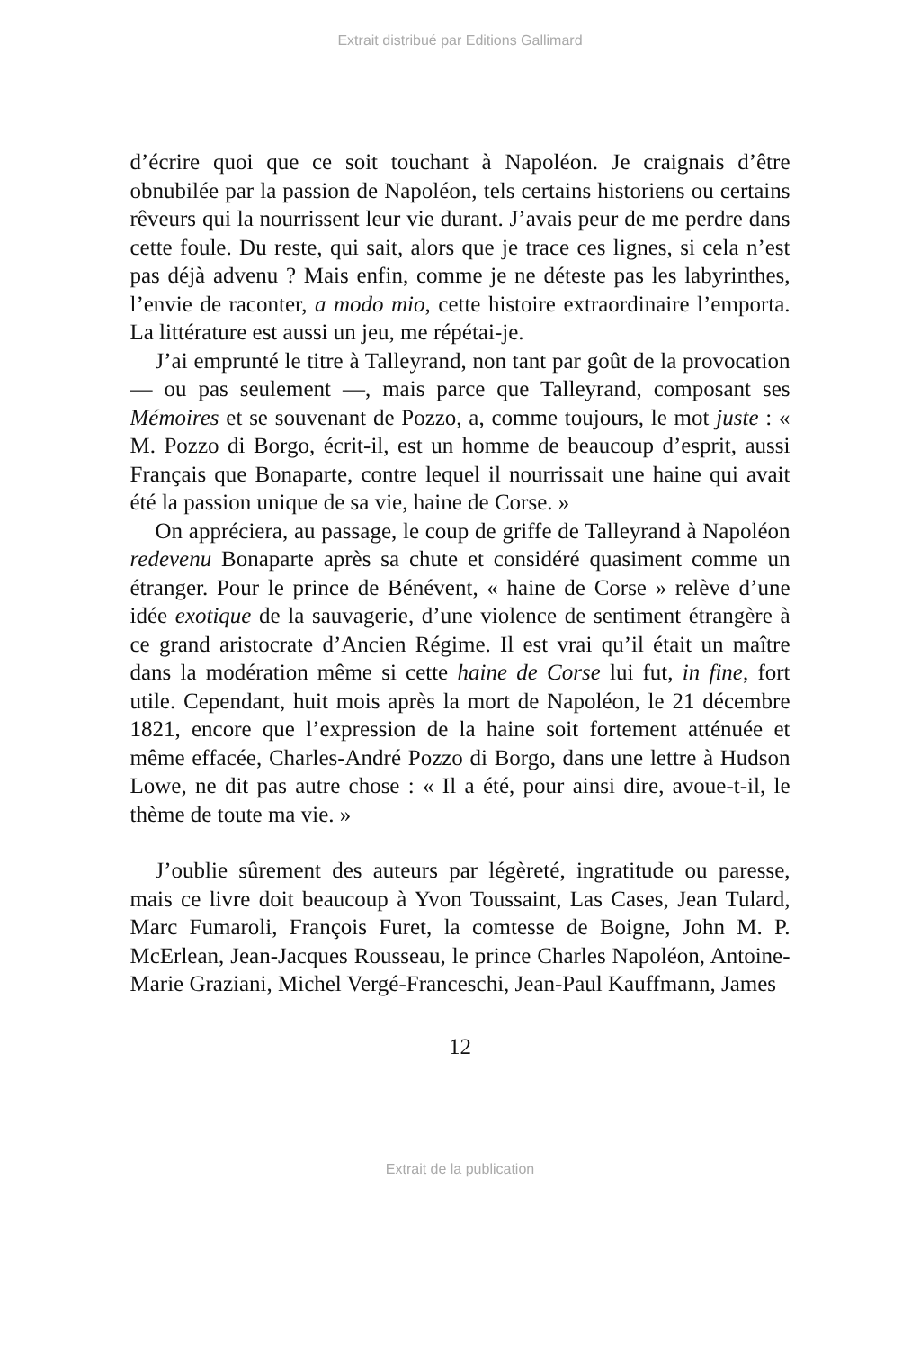Extrait distribué par Editions Gallimard
d’écrire quoi que ce soit touchant à Napoléon. Je craignais d’être obnubilée par la passion de Napoléon, tels certains historiens ou certains rêveurs qui la nourrissent leur vie durant. J’avais peur de me perdre dans cette foule. Du reste, qui sait, alors que je trace ces lignes, si cela n’est pas déjà advenu ? Mais enfin, comme je ne déteste pas les labyrinthes, l’envie de raconter, a modo mio, cette histoire extraordinaire l’emporta. La littérature est aussi un jeu, me répétai-je.
J’ai emprunté le titre à Talleyrand, non tant par goût de la provocation — ou pas seulement —, mais parce que Talleyrand, composant ses Mémoires et se souvenant de Pozzo, a, comme toujours, le mot juste : « M. Pozzo di Borgo, écrit-il, est un homme de beaucoup d’esprit, aussi Français que Bonaparte, contre lequel il nourrissait une haine qui avait été la passion unique de sa vie, haine de Corse. »
On appréciera, au passage, le coup de griffe de Talleyrand à Napoléon redevenu Bonaparte après sa chute et considéré quasiment comme un étranger. Pour le prince de Bénévent, « haine de Corse » relève d’une idée exotique de la sauvagerie, d’une violence de sentiment étrangère à ce grand aristocrate d’Ancien Régime. Il est vrai qu’il était un maître dans la modération même si cette haine de Corse lui fut, in fine, fort utile. Cependant, huit mois après la mort de Napoléon, le 21 décembre 1821, encore que l’expression de la haine soit fortement atténuée et même effacée, Charles-André Pozzo di Borgo, dans une lettre à Hudson Lowe, ne dit pas autre chose : « Il a été, pour ainsi dire, avoue-t-il, le thème de toute ma vie. »
J’oublie sûrement des auteurs par légèreté, ingratitude ou paresse, mais ce livre doit beaucoup à Yvon Toussaint, Las Cases, Jean Tulard, Marc Fumaroli, François Furet, la comtesse de Boigne, John M. P. McErlean, Jean-Jacques Rousseau, le prince Charles Napoléon, Antoine-Marie Graziani, Michel Vergé-Franceschi, Jean-Paul Kauffmann, James
12
Extrait de la publication